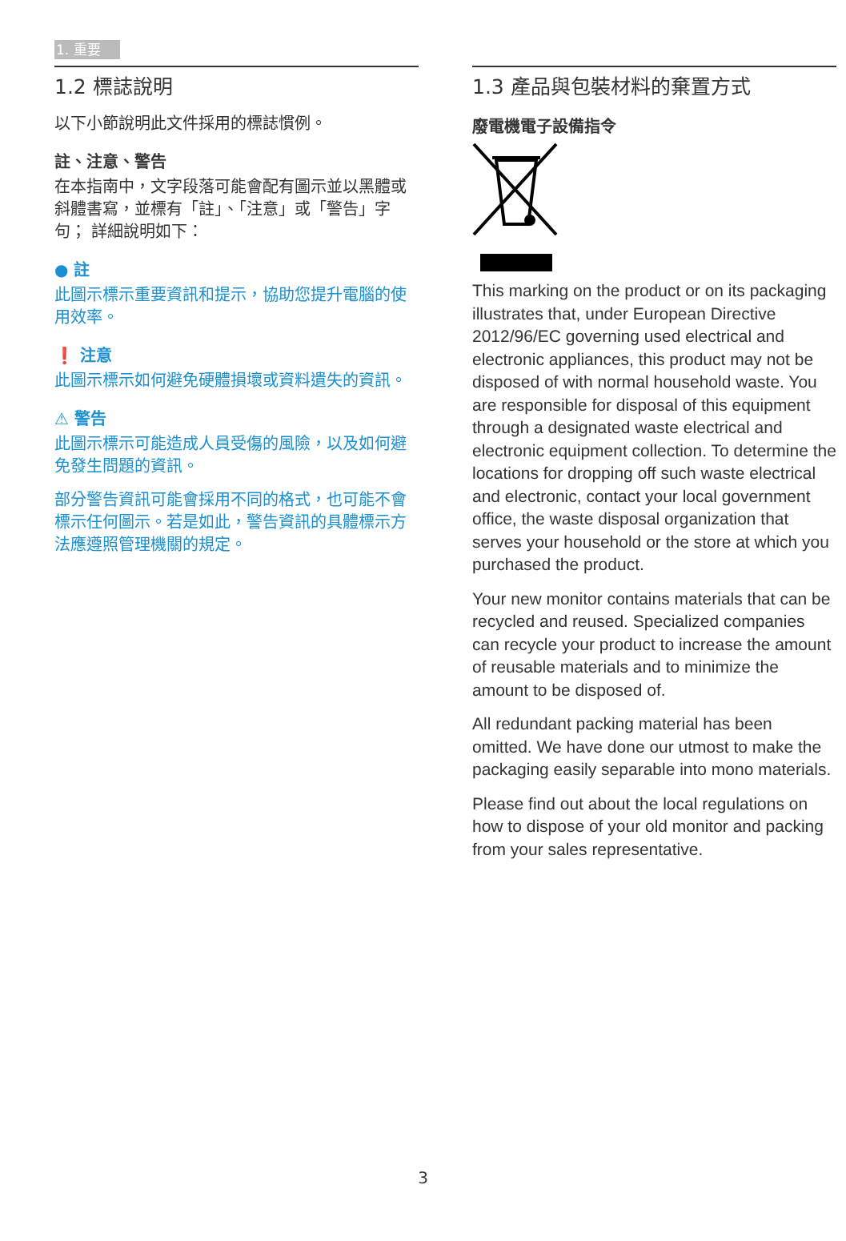1. 重要
1.2 標誌說明
以下小節說明此文件採用的標誌慣例。
註、注意、警告
在本指南中，文字段落可能會配有圖示並以黑體或斜體書寫，並標有「註」、「注意」或「警告」字句； 詳細說明如下：
● 註
此圖示標示重要資訊和提示，協助您提升電腦的使用效率。
❗ 注意
此圖示標示如何避免硬體損壞或資料遺失的資訊。
⚠ 警告
此圖示標示可能造成人員受傷的風險，以及如何避免發生問題的資訊。
部分警告資訊可能會採用不同的格式，也可能不會標示任何圖示。若是如此，警告資訊的具體標示方法應遵照管理機關的規定。
1.3 產品與包裝材料的棄置方式
廢電機電子設備指令
This marking on the product or on its packaging illustrates that, under European Directive 2012/96/EC governing used electrical and electronic appliances, this product may not be disposed of with normal household waste. You are responsible for disposal of this equipment through a designated waste electrical and electronic equipment collection. To determine the locations for dropping off such waste electrical and electronic, contact your local government office, the waste disposal organization that serves your household or the store at which you purchased the product.
Your new monitor contains materials that can be recycled and reused. Specialized companies can recycle your product to increase the amount of reusable materials and to minimize the amount to be disposed of.
All redundant packing material has been omitted. We have done our utmost to make the packaging easily separable into mono materials.
Please find out about the local regulations on how to dispose of your old monitor and packing from your sales representative.
3